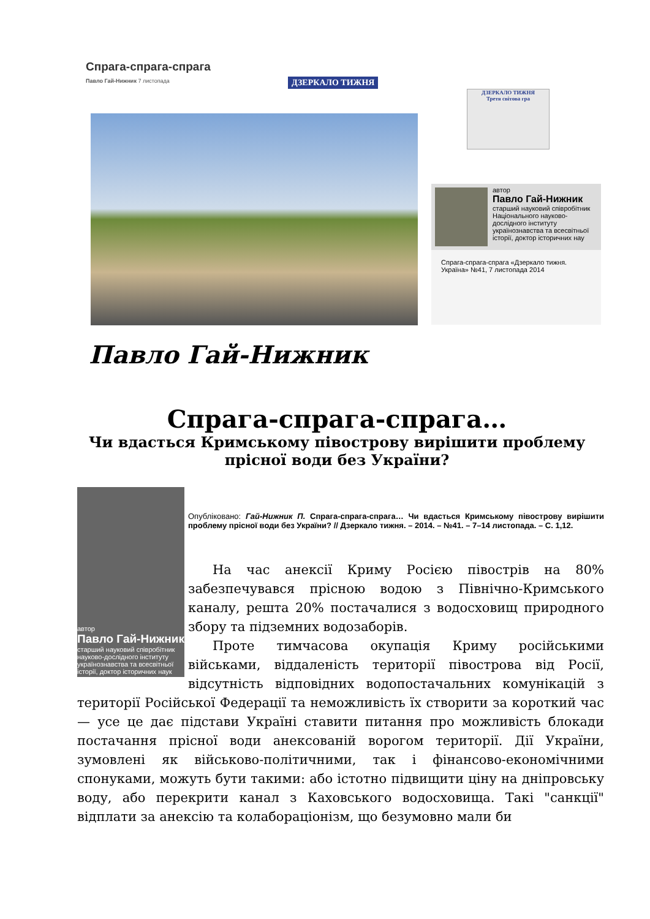Спрага-спрага-спрага
Павло Гай-Нижник 7 листопада
ДЗЕРКАЛО ТИЖНЯ
ДЗЕРКАЛО ТИЖНЯ
Третя світова гра
автор
Павло Гай-Нижник
старший науковий співробітник Національного науково-дослідного інституту українознавства та всесвітньої історії, доктор історичних нау
Спрага-спрага-спрага «Дзеркало тижня. Україна» №41, 7 листопада 2014
Павло Гай-Нижник
Спрага-спрага-спрага…
Чи вдасться Кримському півострову вирішити проблему прісної води без України?
автор
Павло Гай-Нижник
старший науковий співробітник науково-дослідного інституту українознавства та всесвітньої історії, доктор історичних наук
Опубліковано: Гай-Нижник П. Спрага-спрага-спрага… Чи вдасться Кримському півострову вирішити проблему прісної води без України? // Дзеркало тижня. – 2014. – №41. – 7–14 листопада. – С. 1,12.
На час анексії Криму Росією півострів на 80% забезпечувався прісною водою з Північно-Кримського каналу, решта 20% постачалися з водосховищ природного збору та підземних водозаборів.
Проте тимчасова окупація Криму російськими військами, віддаленість території півострова від Росії, відсутність відповідних водопостачальних комунікацій з території Російської Федерації та неможливість їх створити за короткий час — усе це дає підстави Україні ставити питання про можливість блокади постачання прісної води анексованій ворогом території. Дії України, зумовлені як військово-політичними, так і фінансово-економічними спонуками, можуть бути такими: або істотно підвищити ціну на дніпровську воду, або перекрити канал з Каховського водосховища. Такі "санкції" відплати за анексію та колабораціонізм, що безумовно мали би